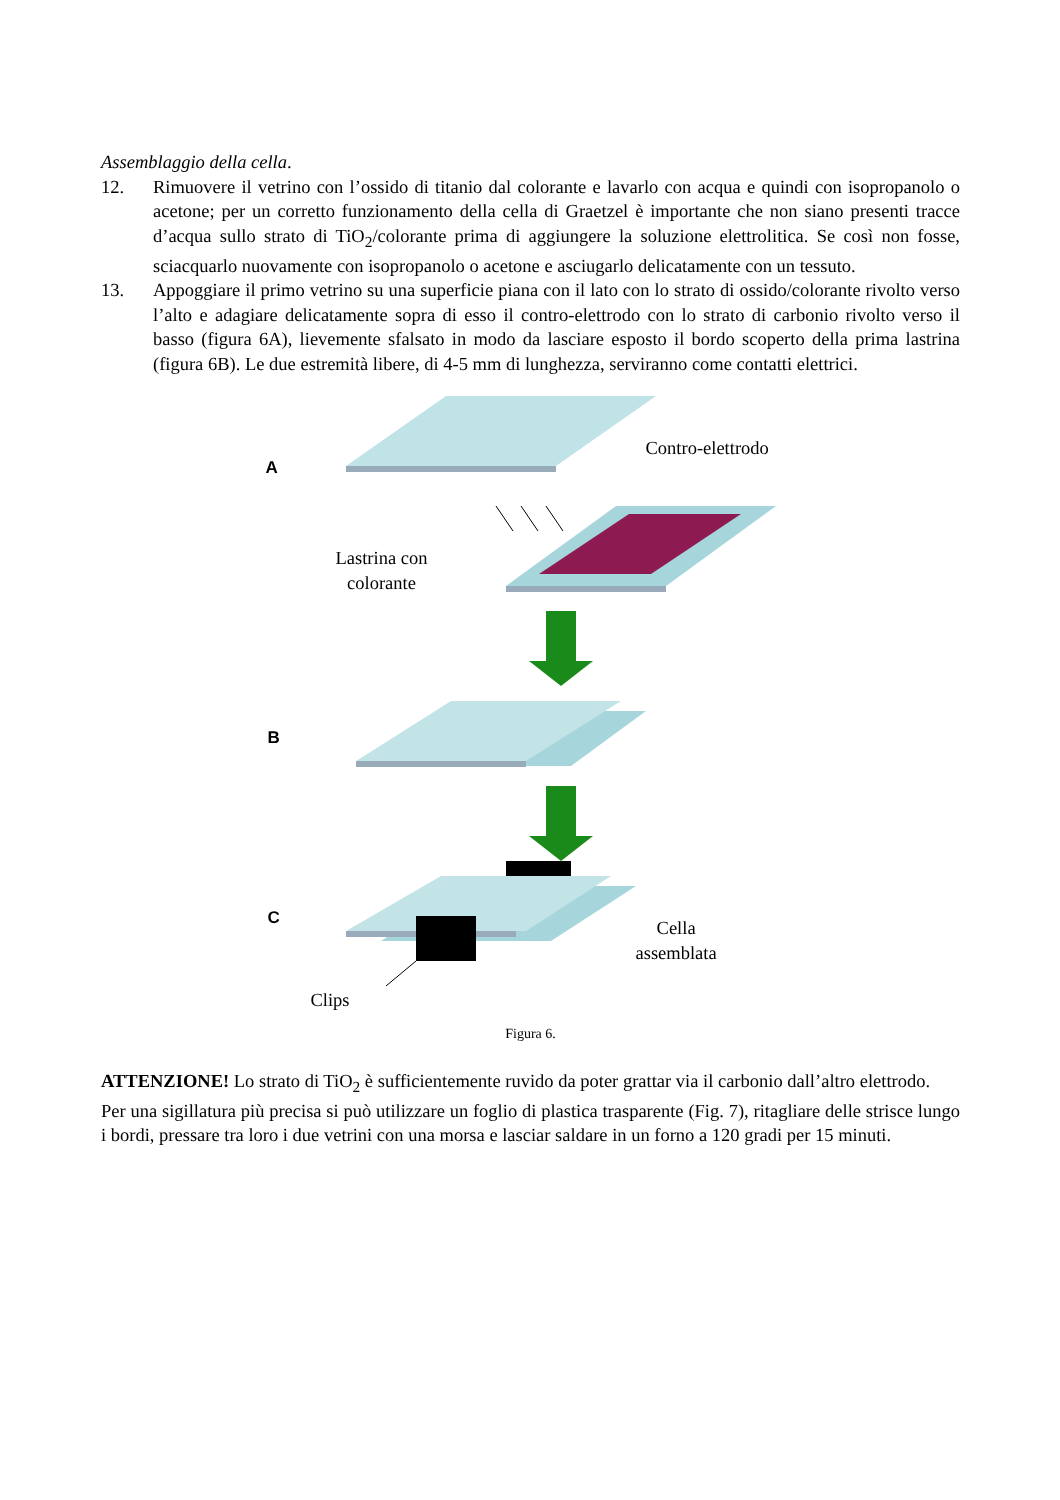Assemblaggio della cella.
12. Rimuovere il vetrino con l’ossido di titanio dal colorante e lavarlo con acqua e quindi con isopropanolo o acetone; per un corretto funzionamento della cella di Graetzel è importante che non siano presenti tracce d’acqua sullo strato di TiO<sub>2</sub>/colorante prima di aggiungere la soluzione elettrolitica. Se così non fosse, sciacquarlo nuovamente con isopropanolo o acetone e asciugarlo delicatamente con un tessuto.
13. Appoggiare il primo vetrino su una superficie piana con il lato con lo strato di ossido/colorante rivolto verso l’alto e adagiare delicatamente sopra di esso il contro-elettrodo con lo strato di carbonio rivolto verso il basso (figura 6A), lievemente sfalsato in modo da lasciare esposto il bordo scoperto della prima lastrina (figura 6B). Le due estremità libere, di 4-5 mm di lunghezza, serviranno come contatti elettrici.
A
B
C
Contro-elettrodo
Lastrina con
colorante
Cella
assemblata
Clips
Figura 6.
ATTENZIONE! Lo strato di TiO<sub>2</sub> è sufficientemente ruvido da poter grattar via il carbonio dall’altro elettrodo.
Per una sigillatura più precisa si può utilizzare un foglio di plastica trasparente (Fig. 7), ritagliare delle strisce lungo i bordi, pressare tra loro i due vetrini con una morsa e lasciar saldare in un forno a 120 gradi per 15 minuti.